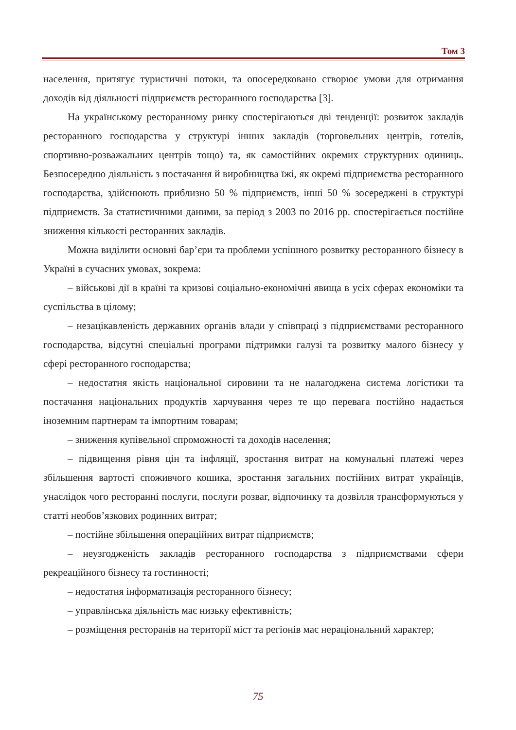Том 3
населення, притягує туристичні потоки, та опосередковано створює умови для отримання доходів від діяльності підприємств ресторанного господарства [3].
На українському ресторанному ринку спостерігаються дві тенденції: розвиток закладів ресторанного господарства у структурі інших закладів (торговельних центрів, готелів, спортивно-розважальних центрів тощо) та, як самостійних окремих структурних одиниць. Безпосередню діяльність з постачання й виробництва їжі, як окремі підприємства ресторанного господарства, здійснюють приблизно 50 % підприємств, інші 50 % зосереджені в структурі підприємств. За статистичними даними, за період з 2003 по 2016 рр. спостерігається постійне зниження кількості ресторанних закладів.
Можна виділити основні бар’єри та проблеми успішного розвитку ресторанного бізнесу в Україні в сучасних умовах, зокрема:
– військові дії в країні та кризові соціально-економічні явища в усіх сферах економіки та суспільства в цілому;
– незацікавленість державних органів влади у співпраці з підприємствами ресторанного господарства, відсутні спеціальні програми підтримки галузі та розвитку малого бізнесу у сфері ресторанного господарства;
– недостатня якість національної сировини та не налагоджена система логістики та постачання національних продуктів харчування через те що перевага постійно надається іноземним партнерам та імпортним товарам;
– зниження купівельної спроможності та доходів населення;
– підвищення рівня цін та інфляції, зростання витрат на комунальні платежі через збільшення вартості споживчого кошика, зростання загальних постійних витрат українців, унаслідок чого ресторанні послуги, послуги розваг, відпочинку та дозвілля трансформуються у статті необов’язкових родинних витрат;
– постійне збільшення операційних витрат підприємств;
– неузгодженість закладів ресторанного господарства з підприємствами сфери рекреаційного бізнесу та гостинності;
– недостатня інформатизація ресторанного бізнесу;
– управлінська діяльність має низьку ефективність;
– розміщення ресторанів на території міст та регіонів має нераціональний характер;
75